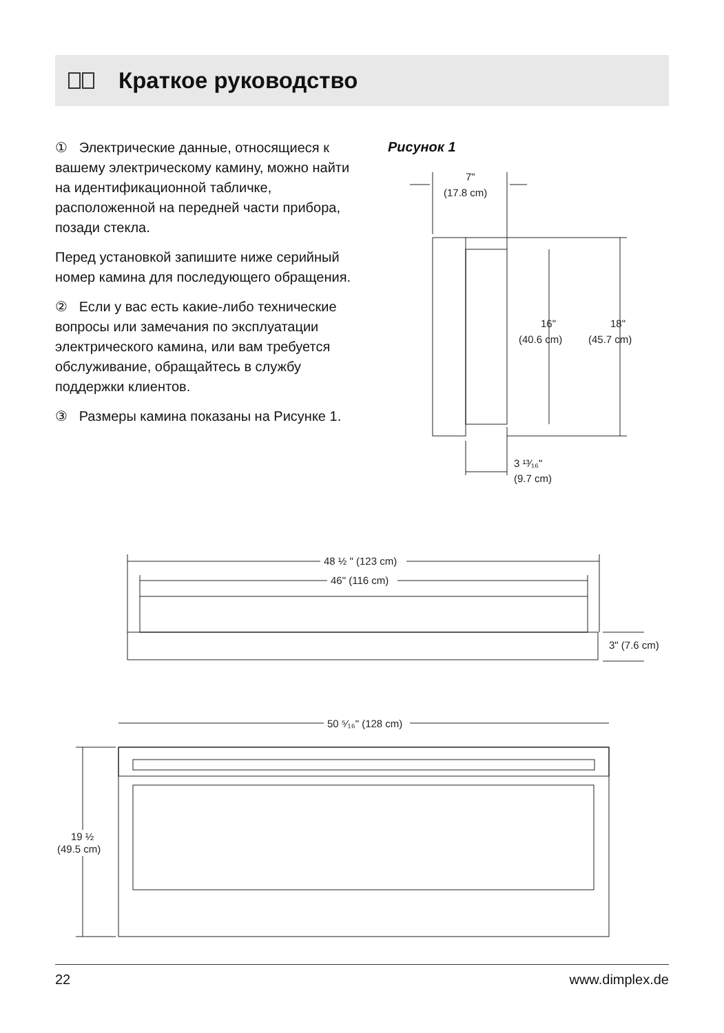Краткое руководство
① Электрические данные, отно­сящиеся к вашему электрическому камину, можно найти на идентифи­кационной табличке, расположенной на передней части прибора, позади стекла.
Перед установкой запишите ниже серийный номер камина для последующего обращения.
② Если у вас есть какие-либо тех­нические вопросы или замечания по эксплуатации электрического камина, или вам требуется обслуживание, обращайтесь в службу поддержки клиентов.
③ Размеры камина показаны на Рисунке 1.
Рисунок 1
7"
(17.8 cm)
16"
(40.6 cm)
18"
(45.7 cm)
3 ¹³⁄₁₆"
(9.7 cm)
48 ½ " (123 cm)
46" (116 cm)
3" (7.6 cm)
50 ⁵⁄₁₆" (128 cm)
19 ½
(49.5 cm)
22 www.dimplex.de